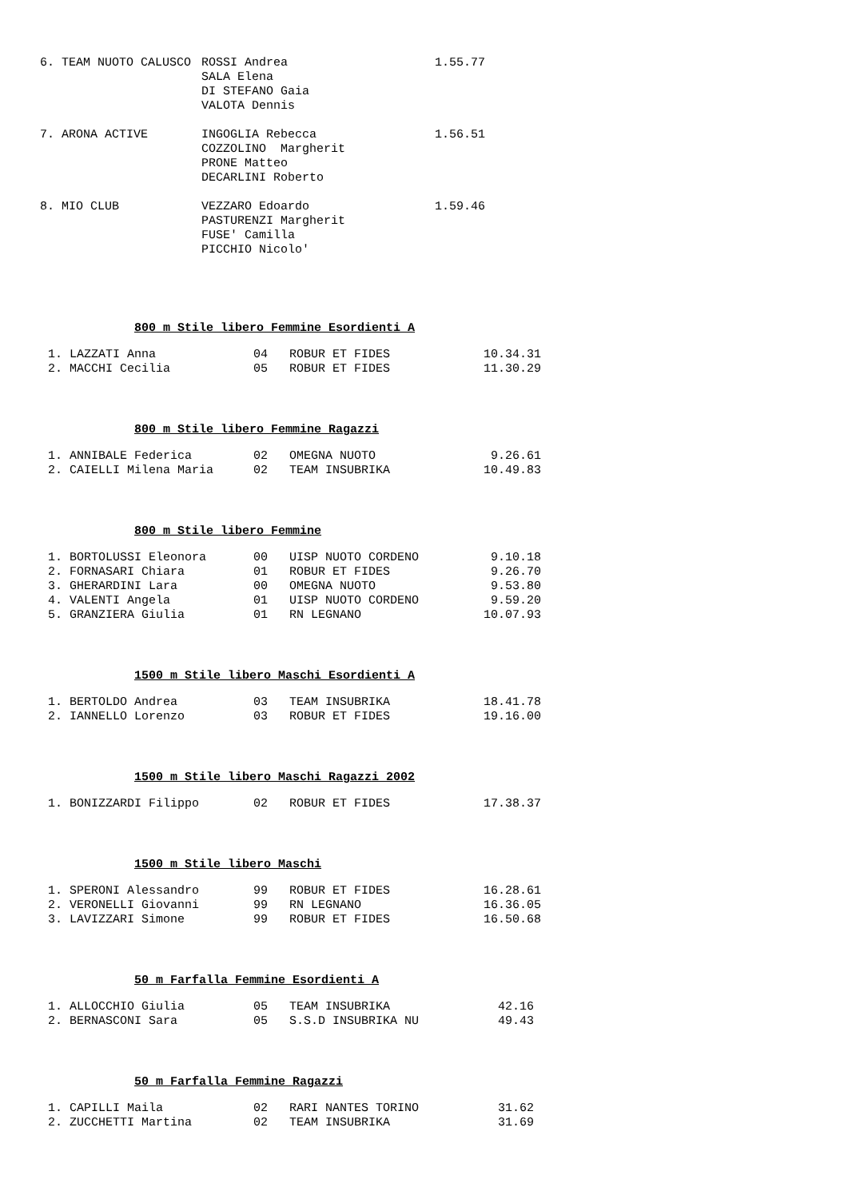| 6. TEAM NUOTO CALUSCO | ROSSI Andrea SALA Elena DI STEFANO Gaia VALOTA Dennis | 1.55.77 |
| 7. ARONA ACTIVE | INGOGLIA Rebecca COZZOLINO Margherit PRONE Matteo DECARLINI Roberto | 1.56.51 |
| 8. MIO CLUB | VEZZARO Edoardo PASTURENZI Margherit FUSE' Camilla PICCHIO Nicolo' | 1.59.46 |
800 m Stile libero Femmine Esordienti A
| 1. LAZZATI Anna | 04 | ROBUR ET FIDES | 10.34.31 |
| 2. MACCHI Cecilia | 05 | ROBUR ET FIDES | 11.30.29 |
800 m Stile libero Femmine Ragazzi
| 1. ANNIBALE Federica | 02 | OMEGNA NUOTO | 9.26.61 |
| 2. CAIELLI Milena Maria | 02 | TEAM INSUBRIKA | 10.49.83 |
800 m Stile libero Femmine
| 1. BORTOLUSSI Eleonora | 00 | UISP NUOTO CORDENO | 9.10.18 |
| 2. FORNASARI Chiara | 01 | ROBUR ET FIDES | 9.26.70 |
| 3. GHERARDINI Lara | 00 | OMEGNA NUOTO | 9.53.80 |
| 4. VALENTI Angela | 01 | UISP NUOTO CORDENO | 9.59.20 |
| 5. GRANZIERA Giulia | 01 | RN LEGNANO | 10.07.93 |
1500 m Stile libero Maschi Esordienti A
| 1. BERTOLDO Andrea | 03 | TEAM INSUBRIKA | 18.41.78 |
| 2. IANNELLO Lorenzo | 03 | ROBUR ET FIDES | 19.16.00 |
1500 m Stile libero Maschi Ragazzi 2002
| 1. BONIZZARDI Filippo | 02 | ROBUR ET FIDES | 17.38.37 |
1500 m Stile libero Maschi
| 1. SPERONI Alessandro | 99 | ROBUR ET FIDES | 16.28.61 |
| 2. VERONELLI Giovanni | 99 | RN LEGNANO | 16.36.05 |
| 3. LAVIZZARI Simone | 99 | ROBUR ET FIDES | 16.50.68 |
50 m Farfalla Femmine Esordienti A
| 1. ALLOCCHIO Giulia | 05 | TEAM INSUBRIKA | 42.16 |
| 2. BERNASCONI Sara | 05 | S.S.D INSUBRIKA NU | 49.43 |
50 m Farfalla Femmine Ragazzi
| 1. CAPILLI Maila | 02 | RARI NANTES TORINO | 31.62 |
| 2. ZUCCHETTI Martina | 02 | TEAM INSUBRIKA | 31.69 |